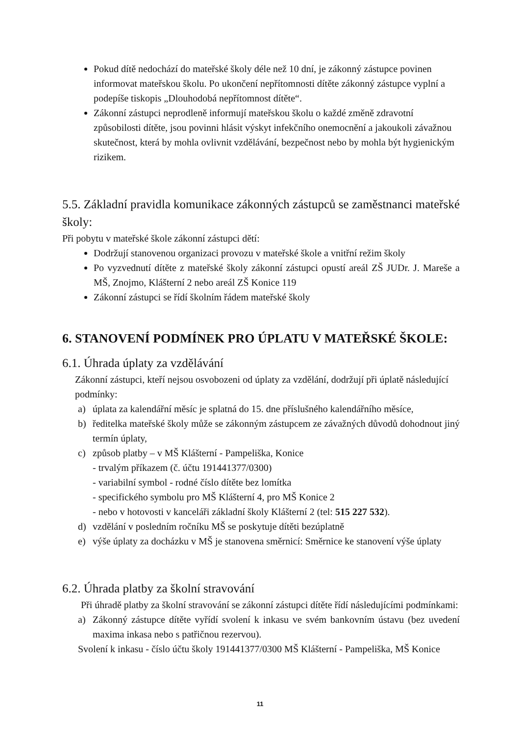Pokud dítě nedochází do mateřské školy déle než 10 dní, je zákonný zástupce povinen informovat mateřskou školu. Po ukončení nepřítomnosti dítěte zákonný zástupce vyplní a podepíše tiskopis „Dlouhodobá nepřítomnost dítěte“.
Zákonní zástupci neprodleně informují mateřskou školu o každé změně zdravotní způsobilosti dítěte, jsou povinni hlásit výskyt infekčního onemocnění a jakoukoli závažnou skutečnost, která by mohla ovlivnit vzdělávání, bezpečnost nebo by mohla být hygienickým rizikem.
5.5. Základní pravidla komunikace zákonných zástupců se zaměstnanci mateřské školy:
Při pobytu v mateřské škole zákonní zástupci dětí:
Dodržují stanovenou organizaci provozu v mateřské škole a vnitřní režim školy
Po vyzvednutí dítěte z mateřské školy zákonní zástupci opustí areál ZŠ JUDr. J. Mareše a MŠ, Znojmo, Klášterní 2 nebo areál ZŠ Konice 119
Zákonní zástupci se řídí školním řádem mateřské školy
6. STANOVENÍ PODMÍNEK PRO ÚPLATU V MATEŘSKÉ ŠKOLE:
6.1. Úhrada úplaty za vzdělávání
Zákonní zástupci, kteří nejsou osvobozeni od úplaty za vzdělání, dodržují při úplatě následující podmínky:
a) úplata za kalendářní měsíc je splatná do 15. dne příslušného kalendářního měsíce,
b) ředitelka mateřské školy může se zákonným zástupcem ze závažných důvodů dohodnout jiný termín úplaty,
c) způsob platby – v MŠ Klášterní - Pampeliška, Konice
- trvalým příkazem (č. účtu 191441377/0300)
- variabilní symbol - rodné číslo dítěte bez lomítka
- specifického symbolu pro MŠ Klášterní 4, pro MŠ Konice 2
- nebo v hotovosti v kanceláři základní školy Klášterní 2 (tel: 515 227 532).
d) vzdělání v posledním ročníku MŠ se poskytuje dítěti bezúplatně
e) výše úplaty za docházku v MŠ je stanovena směrnicí: Směrnice ke stanovení výše úplaty
6.2. Úhrada platby za školní stravování
Při úhradě platby za školní stravování se zákonní zástupci dítěte řídí následujícími podmínkami:
a) Zákonný zástupce dítěte vyřídí svolení k inkasu ve svém bankovním ústavu (bez uvedení maxima inkasa nebo s patřičnou rezervou).
Svolení k inkasu - číslo účtu školy 191441377/0300 MŠ Klášterní - Pampeliška, MŠ Konice
11